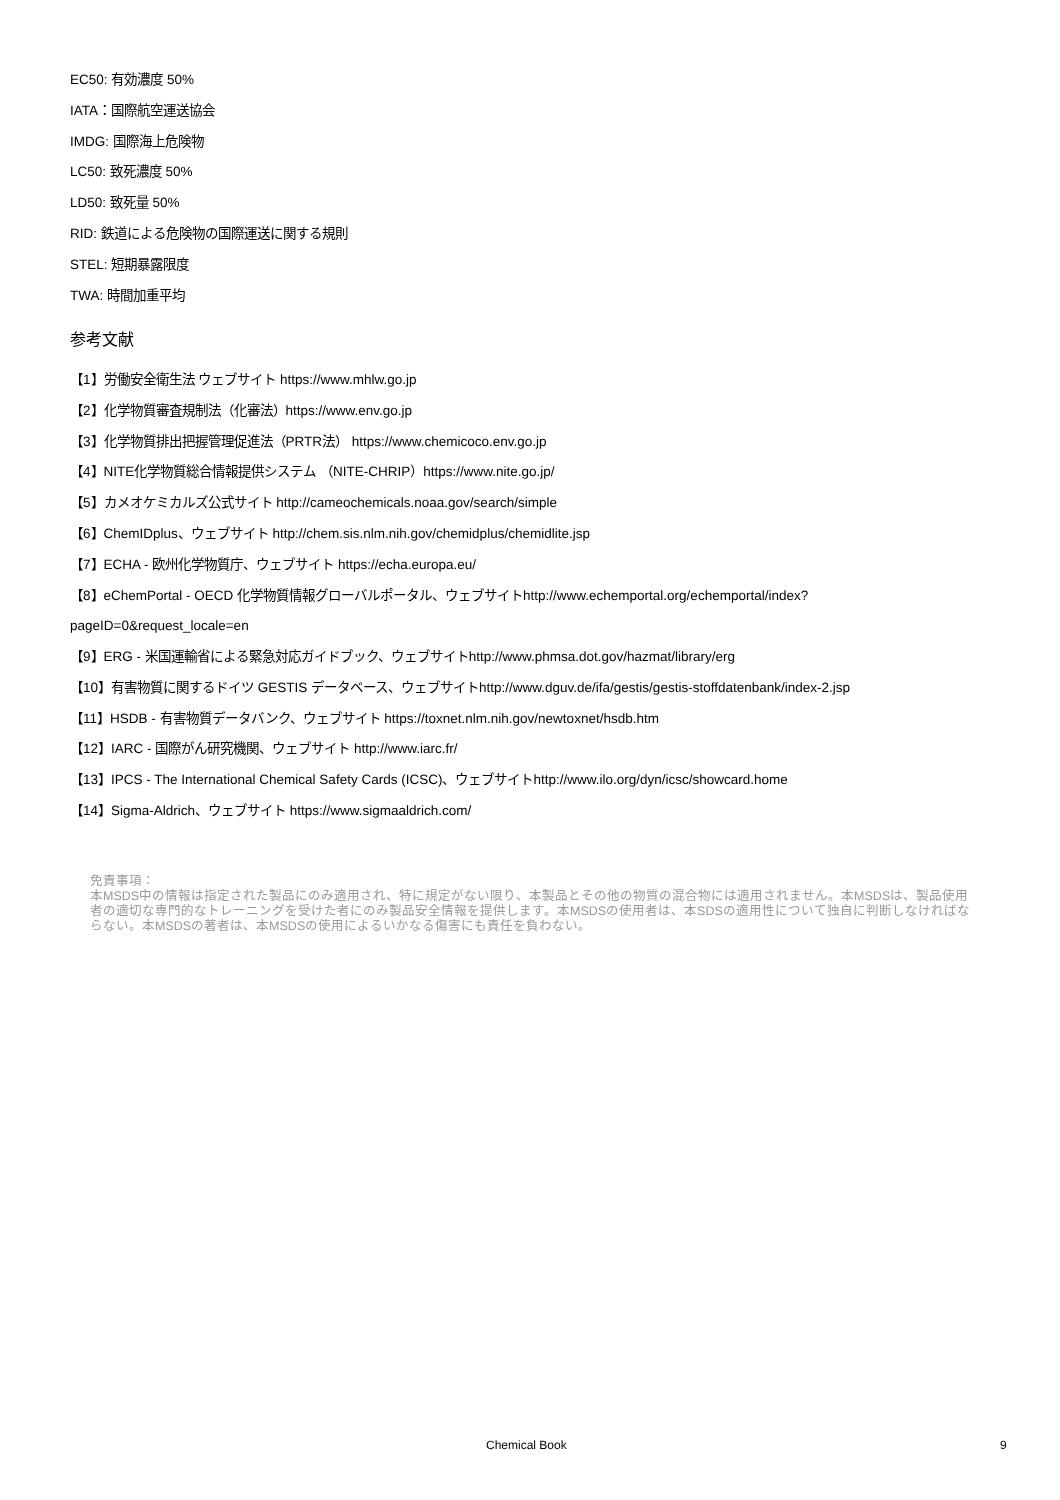EC50: 有効濃度 50%
IATA：国際航空運送協会
IMDG: 国際海上危険物
LC50: 致死濃度 50%
LD50: 致死量 50%
RID: 鉄道による危険物の国際運送に関する規則
STEL: 短期暴露限度
TWA: 時間加重平均
参考文献
【1】労働安全衛生法 ウェブサイト https://www.mhlw.go.jp
【2】化学物質審査規制法（化審法）https://www.env.go.jp
【3】化学物質排出把握管理促進法（PRTR法） https://www.chemicoco.env.go.jp
【4】NITE化学物質総合情報提供システム （NITE-CHRIP）https://www.nite.go.jp/
【5】カメオケミカルズ公式サイト http://cameochemicals.noaa.gov/search/simple
【6】ChemIDplus、ウェブサイト http://chem.sis.nlm.nih.gov/chemidplus/chemidlite.jsp
【7】ECHA - 欧州化学物質庁、ウェブサイト https://echa.europa.eu/
【8】eChemPortal - OECD 化学物質情報グローバルポータル、ウェブサイトhttp://www.echemportal.org/echemportal/index?
pageID=0&request_locale=en
【9】ERG - 米国運輸省による緊急対応ガイドブック、ウェブサイトhttp://www.phmsa.dot.gov/hazmat/library/erg
【10】有害物質に関するドイツ GESTIS データベース、ウェブサイトhttp://www.dguv.de/ifa/gestis/gestis-stoffdatenbank/index-2.jsp
【11】HSDB - 有害物質データバンク、ウェブサイト https://toxnet.nlm.nih.gov/newtoxnet/hsdb.htm
【12】IARC - 国際がん研究機関、ウェブサイト http://www.iarc.fr/
【13】IPCS - The International Chemical Safety Cards (ICSC)、ウェブサイトhttp://www.ilo.org/dyn/icsc/showcard.home
【14】Sigma-Aldrich、ウェブサイト https://www.sigmaaldrich.com/
免責事項：
本MSDS中の情報は指定された製品にのみ適用され、特に規定がない限り、本製品とその他の物質の混合物には適用されません。本MSDSは、製品使用者の適切な専門的なトレーニングを受けた者にのみ製品安全情報を提供します。本MSDSの使用者は、本SDSの適用性について独自に判断しなければならない。本MSDSの著者は、本MSDSの使用によるいかなる傷害にも責任を負わない。
Chemical Book 9